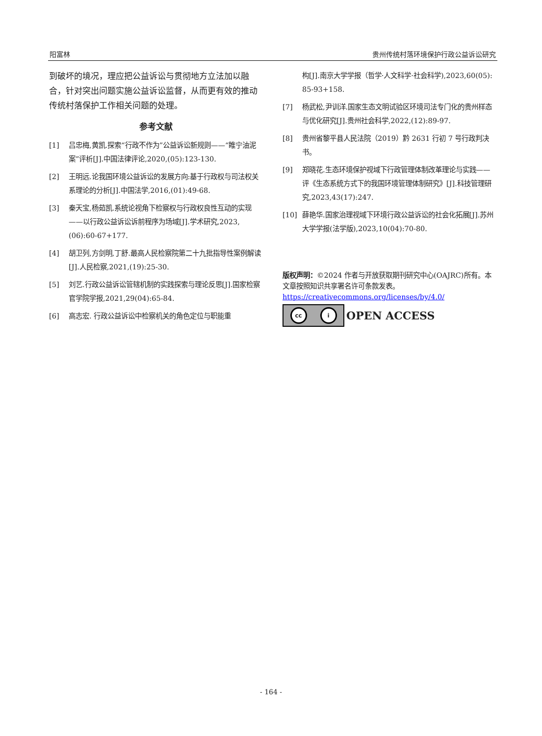阳富林 贵州传统村落环境保护行政公益诉讼研究
到破坏的境况，理应把公益诉讼与贯彻地方立法加以融合，针对突出问题实施公益诉讼监督，从而更有效的推动传统村落保护工作相关问题的处理。
参考文献
[1] 吕忠梅,黄凯.探索“行政不作为”公益诉讼新规则——“睢宁油泥案”评析[J].中国法律评论,2020,(05):123-130.
[2] 王明远.论我国环境公益诉讼的发展方向:基于行政权与司法权关系理论的分析[J].中国法学,2016,(01):49-68.
[3] 秦天宝,杨茹凯.系统论视角下检察权与行政权良性互动的实现——以行政公益诉讼诉前程序为场域[J].学术研究,2023,(06):60-67+177.
[4] 胡卫列,方剑明,丁舒.最高人民检察院第二十九批指导性案例解读[J].人民检察,2021,(19):25-30.
[5] 刘艺.行政公益诉讼管辖机制的实践探索与理论反思[J].国家检察官学院学报,2021,29(04):65-84.
[6] 高志宏. 行政公益诉讼中检察机关的角色定位与职能重
构[J].南京大学学报（哲学·人文科学·社会科学),2023,60(05): 85-93+158.
[7] 杨武松,尹训洋.国家生态文明试验区环境司法专门化的贵州样态与优化研究[J].贵州社会科学,2022,(12):89-97.
[8] 贵州省黎平县人民法院（2019）黔 2631 行初 7 号行政判决书。
[9] 郑晓花.生态环境保护视域下行政管理体制改革理论与实践——评《生态系统方式下的我国环境管理体制研究》[J].科技管理研究,2023,43(17):247.
[10] 薛艳华.国家治理视域下环境行政公益诉讼的社会化拓展[J].苏州大学学报(法学版),2023,10(04):70-80.
版权声明：©2024 作者与开放获取期刊研究中心(OAJRC)所有。本文章按照知识共享署名许可条款发表。
https://creativecommons.org/licenses/by/4.0/
cc i
OPEN ACCESS
- 164 -